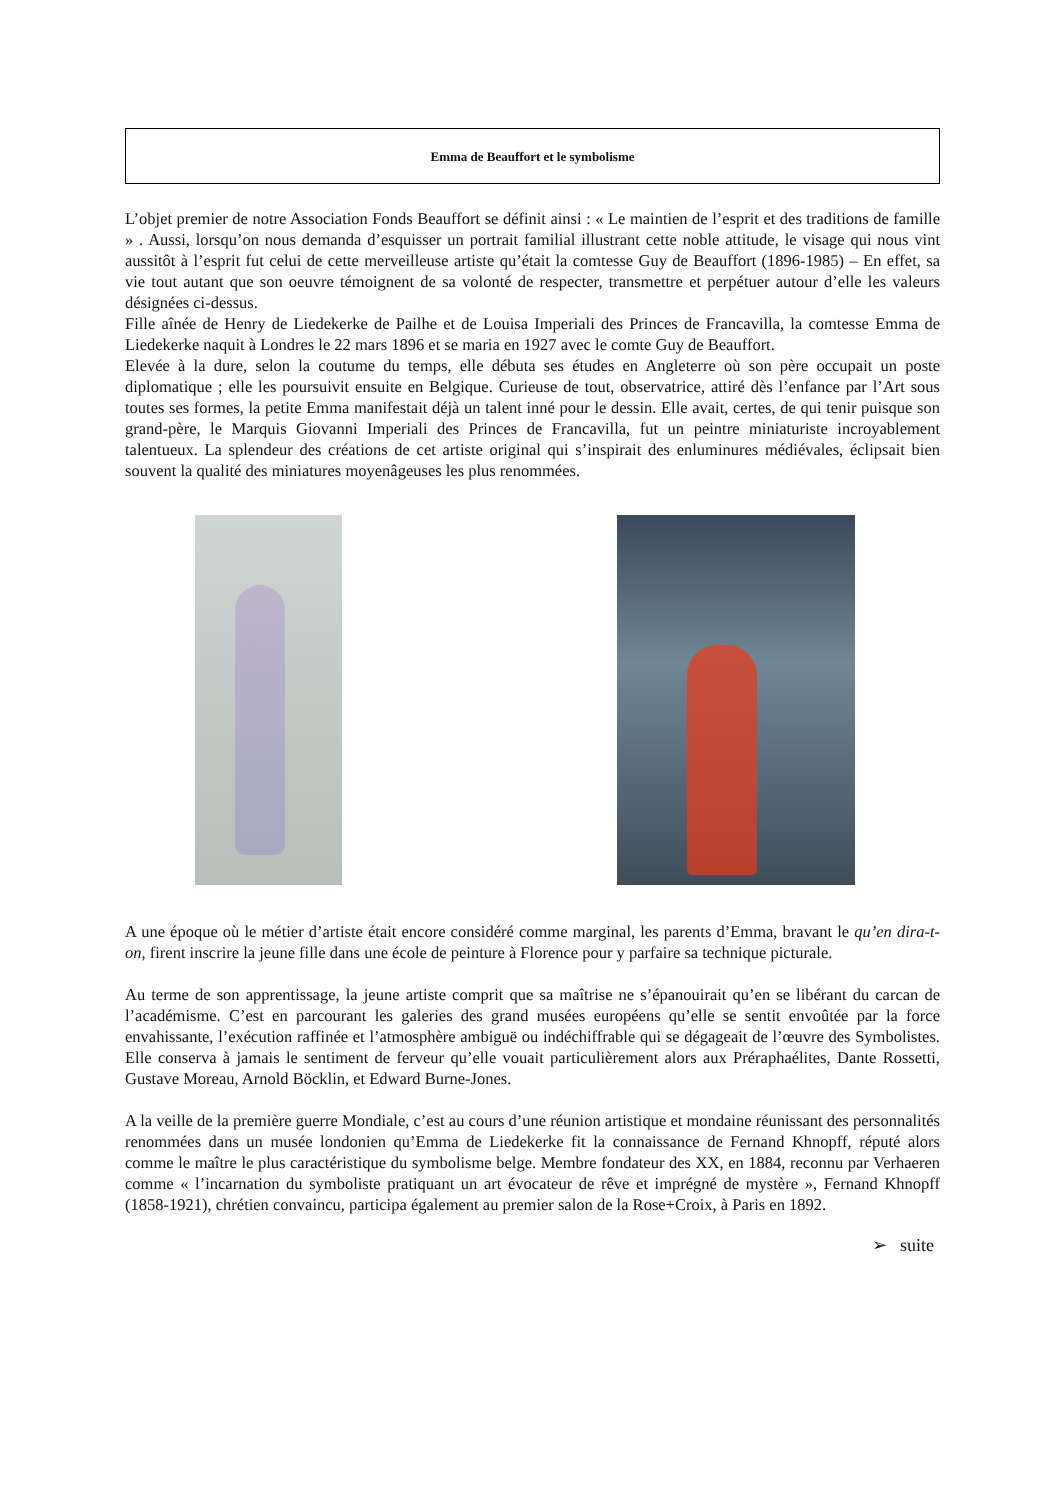Emma de Beauffort et le symbolisme
L’objet premier de notre Association Fonds Beauffort se définit ainsi : « Le maintien de l’esprit et des traditions de famille » . Aussi, lorsqu’on nous demanda d’esquisser un portrait familial illustrant cette noble attitude, le visage qui nous vint aussitôt à l’esprit fut celui de cette merveilleuse artiste qu’était la comtesse Guy de Beauffort (1896-1985) – En effet, sa vie tout autant que son oeuvre témoignent de sa volonté de respecter, transmettre et perpétuer autour d’elle les valeurs désignées ci-dessus.
Fille aînée de Henry de Liedekerke de Pailhe et de Louisa Imperiali des Princes de Francavilla, la comtesse Emma de Liedekerke naquit à Londres le 22 mars 1896 et se maria en 1927 avec le comte Guy de Beauffort.
Elevée à la dure, selon la coutume du temps, elle débuta ses études en Angleterre où son père occupait un poste diplomatique ; elle les poursuivit ensuite en Belgique. Curieuse de tout, observatrice, attiré dès l’enfance par l’Art sous toutes ses formes, la petite Emma manifestait déjà un talent inné pour le dessin. Elle avait, certes, de qui tenir puisque son grand-père, le Marquis Giovanni Imperiali des Princes de Francavilla, fut un peintre miniaturiste incroyablement talentueux. La splendeur des créations de cet artiste original qui s’inspirait des enluminures médiévales, éclipsait bien souvent la qualité des miniatures moyenâgeuses les plus renommées.
A une époque où le métier d’artiste était encore considéré comme marginal, les parents d’Emma, bravant le qu’en dira-t-on, firent inscrire la jeune fille dans une école de peinture à Florence pour y parfaire sa technique picturale.
Au terme de son apprentissage, la jeune artiste comprit que sa maîtrise ne s’épanouirait qu’en se libérant du carcan de l’académisme. C’est en parcourant les galeries des grand musées européens qu’elle se sentit envoûtée par la force envahissante, l’exécution raffinée et l’atmosphère ambiguë ou indéchiffrable qui se dégageait de l’œuvre des Symbolistes. Elle conserva à jamais le sentiment de ferveur qu’elle vouait particulièrement alors aux Préraphaélites, Dante Rossetti, Gustave Moreau, Arnold Böcklin, et Edward Burne-Jones.
A la veille de la première guerre Mondiale, c’est au cours d’une réunion artistique et mondaine réunissant des personnalités renommées dans un musée londonien qu’Emma de Liedekerke fit la connaissance de Fernand Khnopff, réputé alors comme le maître le plus caractéristique du symbolisme belge. Membre fondateur des XX, en 1884, reconnu par Verhaeren comme « l’incarnation du symboliste pratiquant un art évocateur de rêve et imprégné de mystère », Fernand Khnopff (1858-1921), chrétien convaincu, participa également au premier salon de la Rose+Croix, à Paris en 1892.
➢ suite